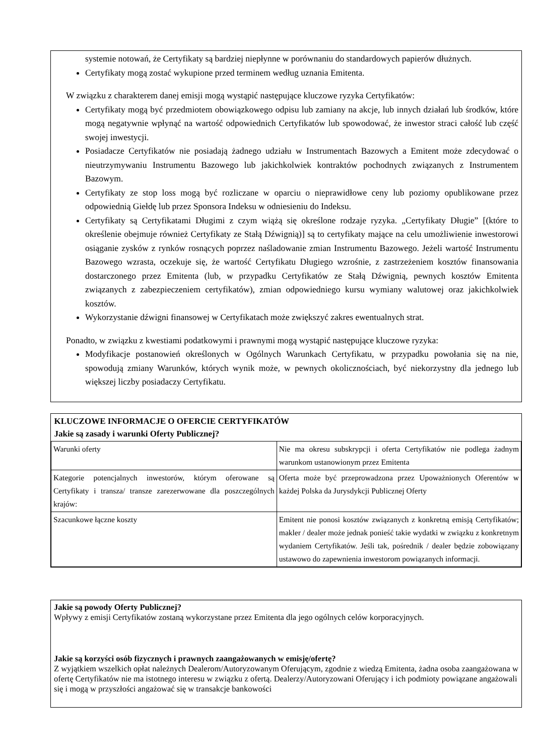systemie notowań, że Certyfikaty są bardziej niepłynne w porównaniu do standardowych papierów dłużnych.
Certyfikaty mogą zostać wykupione przed terminem według uznania Emitenta.
W związku z charakterem danej emisji mogą wystąpić następujące kluczowe ryzyka Certyfikatów:
Certyfikaty mogą być przedmiotem obowiązkowego odpisu lub zamiany na akcje, lub innych działań lub środków, które mogą negatywnie wpłynąć na wartość odpowiednich Certyfikatów lub spowodować, że inwestor straci całość lub część swojej inwestycji.
Posiadacze Certyfikatów nie posiadają żadnego udziału w Instrumentach Bazowych a Emitent może zdecydować o nieutrzymywaniu Instrumentu Bazowego lub jakichkolwiek kontraktów pochodnych związanych z Instrumentem Bazowym.
Certyfikaty ze stop loss mogą być rozliczane w oparciu o nieprawidłowe ceny lub poziomy opublikowane przez odpowiednią Giełdę lub przez Sponsora Indeksu w odniesieniu do Indeksu.
Certyfikaty są Certyfikatami Długimi z czym wiążą się określone rodzaje ryzyka. „Certyfikaty Długie” [(które to określenie obejmuje również Certyfikaty ze Stałą Dźwignią)] są to certyfikaty mające na celu umożliwienie inwestorowi osiąganie zysków z rynków rosnących poprzez naśladowanie zmian Instrumentu Bazowego. Jeżeli wartość Instrumentu Bazowego wzrasta, oczekuje się, że wartość Certyfikatu Długiego wzrośnie, z zastrzeżeniem kosztów finansowania dostarczonego przez Emitenta (lub, w przypadku Certyfikatów ze Stałą Dźwignią, pewnych kosztów Emitenta związanych z zabezpieczeniem certyfikatów), zmian odpowiedniego kursu wymiany walutowej oraz jakichkolwiek kosztów.
Wykorzystanie dźwigni finansowej w Certyfikatach może zwiększyć zakres ewentualnych strat.
Ponadto, w związku z kwestiami podatkowymi i prawnymi mogą wystąpić następujące kluczowe ryzyka:
Modyfikacje postanowień określonych w Ogólnych Warunkach Certyfikatu, w przypadku powołania się na nie, spowodują zmiany Warunków, których wynik może, w pewnych okolicznościach, być niekorzystny dla jednego lub większej liczby posiadaczy Certyfikatu.
| KLUCZOWE INFORMACJE O OFERCIE CERTYFIKATÓW Jakie są zasady i warunki Oferty Publicznej? | |
| --- | --- |
| Warunki oferty | Nie ma okresu subskrypcji i oferta Certyfikatów nie podlega żadnym warunkom ustanowionym przez Emitenta |
| Kategorie potencjalnych inwestorów, którym oferowane są Certyfikaty i transza/ transze zarezerwowane dla poszczególnych krajów: | Oferta może być przeprowadzona przez Upoważnionych Oferentów w każdej Polska da Jurysdykcji Publicznej Oferty |
| Szacunkowe łączne koszty | Emitent nie ponosi kosztów związanych z konkretną emisją Certyfikatów; makler / dealer może jednak ponieść takie wydatki w związku z konkretnym wydaniem Certyfikatów. Jeśli tak, pośrednik / dealer będzie zobowiązany ustawowo do zapewnienia inwestorom powiązanych informacji. |
Jakie są powody Oferty Publicznej?
Wpływy z emisji Certyfikatów zostaną wykorzystane przez Emitenta dla jego ogólnych celów korporacyjnych.
Jakie są korzyści osób fizycznych i prawnych zaangażowanych w emisję/ofertę?
Z wyjątkiem wszelkich opłat należnych Dealerom/Autoryzowanym Oferującym, zgodnie z wiedzą Emitenta, żadna osoba zaangażowana w ofertę Certyfikatów nie ma istotnego interesu w związku z ofertą. Dealerzy/Autoryzowani Oferujący i ich podmioty powiązane angażowali się i mogą w przyszłości angażować się w transakcje bankowości